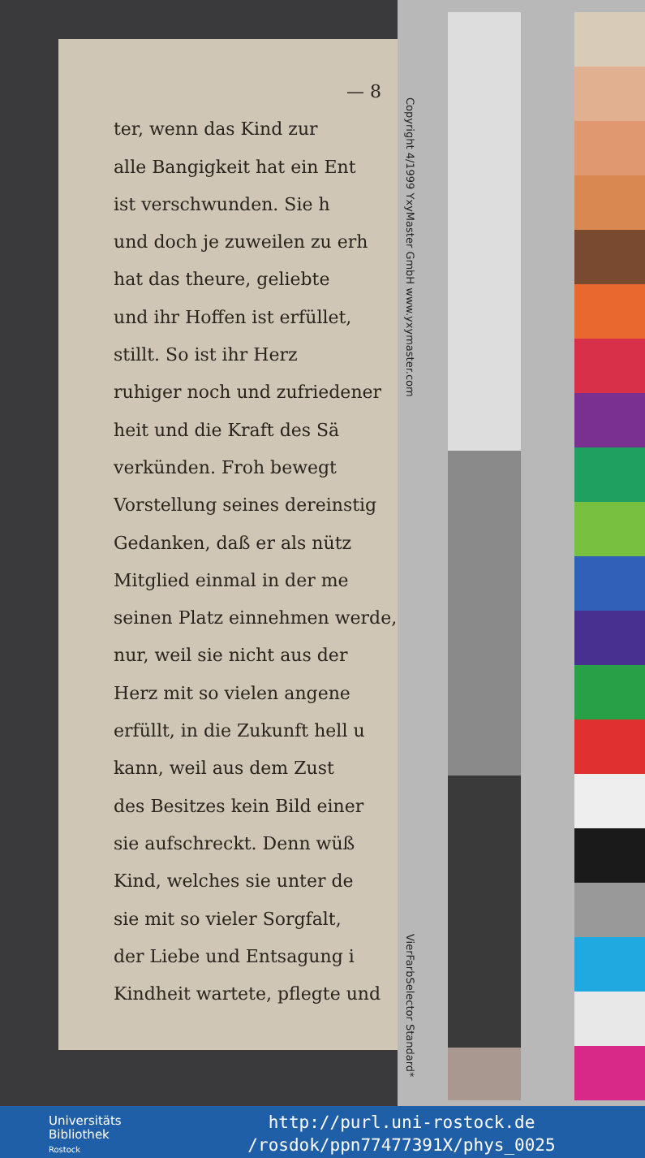— 8
ter, wenn das Kind zur
alle Bangigkeit hat ein Ent
ist verschwunden. Sie h
und doch je zuweilen zu erh
hat das theure, geliebte
und ihr Hoffen ist erfüllet,
stillt. So ist ihr Herz
ruhiger noch und zufriedener
heit und die Kraft des Sä
verkünden. Froh bewegt
Vorstellung seines dereinstig
Gedanken, daß er als nütz
Mitglied einmal in der me
seinen Platz einnehmen werde,
nur, weil sie nicht aus der
Herz mit so vielen angene
erfüllt, in die Zukunft hell u
kann, weil aus dem Zust
des Besitzes kein Bild einer
sie aufschreckt. Denn wüß
Kind, welches sie unter de
sie mit so vieler Sorgfalt,
der Liebe und Entsagung i
Kindheit wartete, pflegte und
Copyright 4/1999 YxyMaster GmbH www.yxymaster.com
VierFarbSelector Standard*
Universitäts
Bibliothek
Rostock
http://purl.uni-rostock.de
/rosdok/ppn77477391X/phys_0025